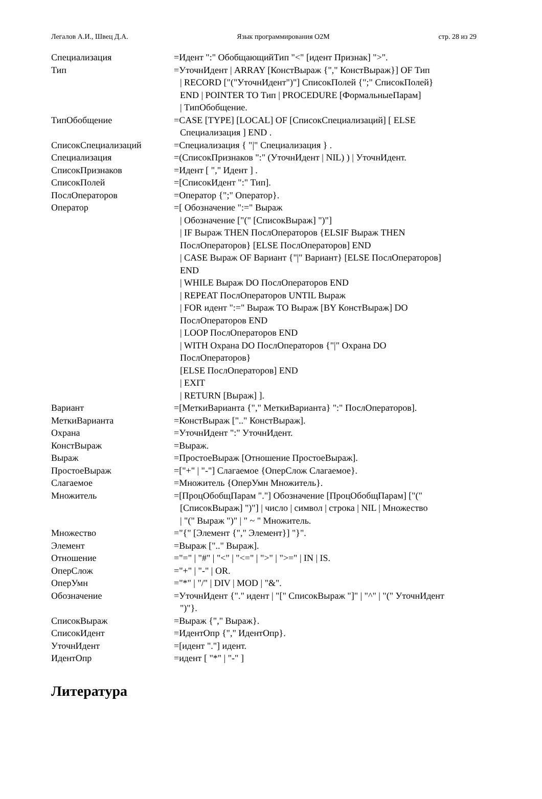Легалов А.И., Швец Д.А. Язык программирования O2M стр. 28 из 29
Специализация =Идент ":" ОбобщающийТип "<" [идент Признак] ">".
Тип =УточнИдент | ARRAY [КонстВыраж {"," КонстВыраж}] OF Тип
| RECORD ["("УточнИдент")"] СписокПолей {";" СписокПолей}
END | POINTER TO Тип | PROCEDURE [ФормальныеПарам]
| ТипОбобщение.
ТипОбобщение =CASE [TYPE] [LOCAL] OF [СписокСпециализаций] [ ELSE
Специализация ] END .
СписокСпециализаций =Специализация { "|" Специализация } .
Специализация =(СписокПризнаков ":" (УточнИдент | NIL) ) | УточнИдент.
СписокПризнаков =Идент [ "," Идент ] .
СписокПолей =[СписокИдент ":" Тип].
ПослОператоров =Оператор {";" Оператор}.
Оператор =[ Обозначение ":=" Выраж
| Обозначение ["(" [СписокВыраж] ")"]
| IF Выраж THEN ПослОператоров {ELSIF Выраж THEN
ПослОператоров} [ELSE ПослОператоров] END
| CASE Выраж OF Вариант {"|" Вариант} [ELSE ПослОператоров]
END
| WHILE Выраж DO ПослОператоров END
| REPEAT ПослОператоров UNTIL Выраж
| FOR идент ":=" Выраж TO Выраж [BY КонстВыраж] DO
ПослОператоров END
| LOOP ПослОператоров END
| WITH Охрана DO ПослОператоров {"|" Охрана DO
ПослОператоров}
[ELSE ПослОператоров] END
| EXIT
| RETURN [Выраж] ].
Вариант =[МеткиВарианта {"," МеткиВарианта} ":" ПослОператоров].
МеткиВарианта =КонстВыраж [".." КонстВыраж].
Охрана =УточнИдент ":" УточнИдент.
КонстВыраж =Выраж.
Выраж =ПростоеВыраж [Отношение ПростоеВыраж].
ПростоеВыраж =["+" | "-"] Слагаемое {ОперСлож Слагаемое}.
Слагаемое =Множитель {ОперУмн Множитель}.
Множитель =[ПроцОбобщПарам "."] Обозначение [ПроцОбобщПарам] ["("
[СписокВыраж] ")"] | число | символ | строка | NIL | Множество
| "(" Выраж ")" | " ~ " Множитель.
Множество ="{" [Элемент {"," Элемент}] "}".
Элемент =Выраж [".." Выраж].
Отношение ="=" | "#" | "<" | "<=" | ">" | ">=" | IN | IS.
ОперСлож ="+" | "-" | OR.
ОперУмн ="*" | "/" | DIV | MOD | "&".
Обозначение =УточнИдент {"." идент | "[" СписокВыраж "]" | "^" | "(" УточнИдент
")"}.
СписокВыраж =Выраж {"," Выраж}.
СписокИдент =ИдентОпр {"," ИдентОпр}.
УточнИдент =[идент "."] идент.
ИдентОпр =идент [ "*" | "-" ]
Литература